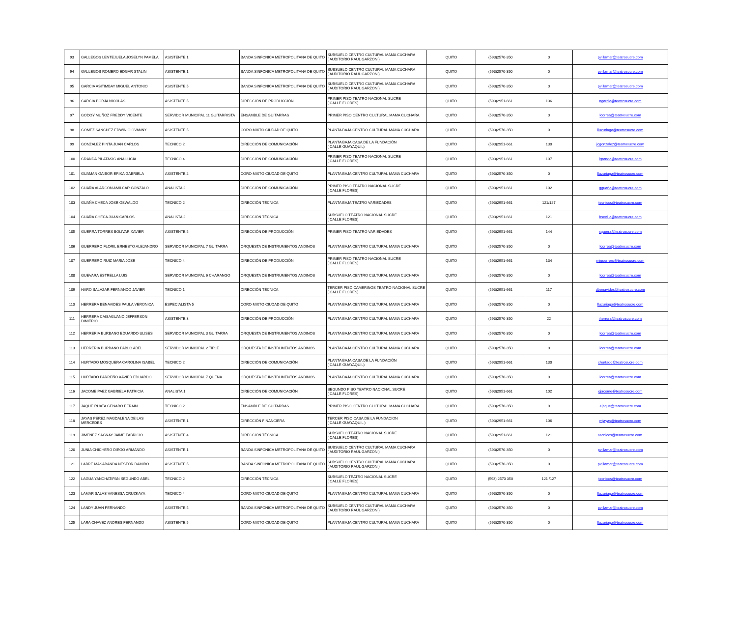| 93 | GALLEGOS LENTEJUELA JOSELYN PAMELA | ASISTENTE 1 | BANDA SINFONICA METROPOLITANA DE QUITO | SUBSUELO CENTRO CULTURAL MAMA CUCHARA ( AUDITORIO RAUL GARZON ) | QUITO | (593)2570-350 | 0 | pvillamar@teatrosucre.com |
| 94 | GALLEGOS ROMERO EDGAR STALIN | ASISTENTE 1 | BANDA SINFONICA METROPOLITANA DE QUITO | SUBSUELO CENTRO CULTURAL MAMA CUCHARA ( AUDITORIO RAUL GARZON ) | QUITO | (593)2570-350 | 0 | pvillamar@teatrosucre.com |
| 95 | GARCIA ASITIMBAY MIGUEL ANTONIO | ASISTENTE 5 | BANDA SINFONICA METROPOLITANA DE QUITO | SUBSUELO CENTRO CULTURAL MAMA CUCHARA ( AUDITORIO RAUL GARZON ) | QUITO | (593)2570-350 | 0 | pvillamar@teatrosucre.com |
| 96 | GARCIA BORJA NICOLAS | ASISTENTE 5 | DIRECCIÓN DE PRODUCCIÓN | PRIMER PISO TEATRO NACIONAL SUCRE ( CALLE FLORES) | QUITO | (593)2951-661 | 136 | ngarcia@teatrosucre.com |
| 97 | GODOY MUÑOZ FREDDY VICENTE | SERVIDOR MUNICIPAL 11 GUITARRISTA | ENSAMBLE DE GUITARRAS | PRIMER PISO CENTRO CULTURAL MAMA CUCHARA | QUITO | (593)2570-350 | 0 | lcorrea@teatrosucre.com |
| 98 | GOMEZ SANCHEZ EDWIN GIOVANNY | ASISTENTE 5 | CORO MIXTO CIUDAD DE QUITO | PLANTA BAJA CENTRO CULTURAL MAMA CUCHARA | QUITO | (593)2570-350 | 0 | lluzuriaga@teatrosucre.com |
| 99 | GONZALEZ PINTA JUAN CARLOS | TECNICO 2 | DIRECCIÓN DE COMUNICACIÓN | PLANTA BAJA CASA DE LA FUNDACIÓN ( CALLE GUAYAQUIL) | QUITO | (593)2951-661 | 130 | jcgonzalez@teatrosucre.com |
| 100 | GRANDA PILATASIG ANA LUCIA | TECNICO 4 | DIRECCIÓN DE COMUNICACIÓN | PRIMER PISO TEATRO NACIONAL SUCRE ( CALLE FLORES) | QUITO | (593)2951-661 | 107 | lgranda@teatrosucre.com |
| 101 | GUAMAN GAIBOR ERIKA GABRIELA | ASISTENTE 2 | CORO MIXTO CIUDAD DE QUITO | PLANTA BAJA CENTRO CULTURAL MAMA CUCHARA | QUITO | (593)2570-350 | 0 | lluzuriaga@teatrosucre.com |
| 102 | GUAÑA ALARCON AMILCAR GONZALO | ANALISTA 2 | DIRECCIÓN DE COMUNICACIÓN | PRIMER PISO TEATRO NACIONAL SUCRE ( CALLE FLORES) | QUITO | (593)2951-661 | 102 | gguaña@teatrosucre.com |
| 103 | GUAÑA CHECA JOSE OSWALDO | TECNICO 2 | DIRECCIÓN TÉCNICA | PLANTA BAJA TEATRO VARIEDADES | QUITO | (593)2951-661 | 121/127 | tecnicos@teatrosucre.com |
| 104 | GUAÑA CHECA JUAN CARLOS | ANALISTA 2 | DIRECCIÓN TÉCNICA | SUBSUELO TEATRO NACIONAL SUCRE ( CALLE FLORES) | QUITO | (593)2951-661 | 121 | bsevilla@teatrosucre.com |
| 105 | GUERRA TORRES BOLIVAR XAVIER | ASISTENTE 5 | DIRECCIÓN DE PRODUCCIÓN | PRIMER PISO TEATRO VARIEDADES | QUITO | (593)2951-661 | 144 | xguerra@teatrosucre.com |
| 106 | GUERRERO FLORIL ERNESTO ALEJANDRO | SERVIDOR MUNICIPAL 7 GUITARRA | ORQUESTA DE INSTRUMENTOS ANDINOS | PLANTA BAJA CENTRO CULTURAL MAMA CUCHARA | QUITO | (593)2570-350 | 0 | lcorrea@teatrosucre.com |
| 107 | GUERRERO RUIZ MARIA JOSE | TECNICO 4 | DIRECCIÓN DE PRODUCCIÓN | PRIMER PISO TEATRO NACIONAL SUCRE ( CALLE FLORES) | QUITO | (593)2951-661 | 134 | mjguerrero@teatrosucre.com |
| 108 | GUEVARA ESTRELLA LUIS | SERVIDOR MUNICIPAL 6 CHARANGO | ORQUESTA DE INSTRUMENTOS ANDINOS | PLANTA BAJA CENTRO CULTURAL MAMA CUCHARA | QUITO | (593)2570-350 | 0 | lcorrea@teatrosucre.com |
| 109 | HARO SALAZAR FERNANDO JAVIER | TECNICO 1 | DIRECCIÓN TÉCNICA | TERCER PISO CAMERINOS TEATRO NACIONAL SUCRE ( CALLE FLORES) | QUITO | (593)2951-661 | 117 | dbenavides@teatrosucre.com |
| 110 | HERRERA BENAVIDES PAULA VERONICA | ESPECIALISTA 5 | CORO MIXTO CIUDAD DE QUITO | PLANTA BAJA CENTRO CULTURAL MAMA CUCHARA | QUITO | (593)2570-350 | 0 | lluzuriaga@teatrosucre.com |
| 111 | HERRERA CAISAGUANO JEFFERSON DIMITRIO | ASISTENTE 3 | DIRECCIÓN DE PRODUCCIÓN | PLANTA BAJA CENTRO CULTURAL MAMA CUCHARA | QUITO | (593)2570-350 | 22 | jherrera@teatrosucre.com |
| 112 | HERRERIA BURBANO EDUARDO ULISES | SERVIDOR MUNICIPAL 3 GUITARRA | ORQUESTA DE INSTRUMENTOS ANDINOS | PLANTA BAJA CENTRO CULTURAL MAMA CUCHARA | QUITO | (593)2570-350 | 0 | lcorrea@teatrosucre.com |
| 113 | HERRERIA BURBANO PABLO ABEL | SERVIDOR MUNICIPAL 2 TIPLE | ORQUESTA DE INSTRUMENTOS ANDINOS | PLANTA BAJA CENTRO CULTURAL MAMA CUCHARA | QUITO | (593)2570-350 | 0 | lcorrea@teatrosucre.com |
| 114 | HURTADO MOSQUERA CAROLINA ISABEL | TECNICO 2 | DIRECCIÓN DE COMUNICACIÓN | PLANTA BAJA CASA DE LA FUNDACIÓN ( CALLE GUAYAQUIL) | QUITO | (593)2951-661 | 130 | churtado@teatrosucre.com |
| 115 | HURTADO PARREÑO XAVIER EDUARDO | SERVIDOR MUNICIPAL 7 QUENA | ORQUESTA DE INSTRUMENTOS ANDINOS | PLANTA BAJA CENTRO CULTURAL MAMA CUCHARA | QUITO | (593)2570-350 | 0 | lcorrea@teatrosucre.com |
| 116 | JACOME PAEZ GABRIELA PATRICIA | ANALISTA 1 | DIRECCIÓN DE COMUNICACIÓN | SEGUNDO PISO TEATRO NACIONAL SUCRE ( CALLE FLORES) | QUITO | (593)2951-661 | 102 | gjacome@teatrosucre.com |
| 117 | JAQUE RUATA GENARO EFRAIN | TECNICO 2 | ENSAMBLE DE GUITARRAS | PRIMER PISO CENTRO CULTURAL MAMA CUCHARA | QUITO | (593)2570-350 | 0 | ejaque@teatrosucre.com |
| 118 | JAYAS PEREZ MAGDALENA DE LAS MERCEDES | ASISTENTE 1 | DIRECCIÓN FINANCIERA | TERCER PISO CASA DE LA FUNDACION ( CALLE GUAYAQUIL ) | QUITO | (593)2951-661 | 106 | mjayas@teatrosucre.com |
| 119 | JIMENEZ SAGNAY JAIME FABRICIO | ASISTENTE 4 | DIRECCIÓN TÉCNICA | SUBSUELO TEATRO NACIONAL SUCRE ( CALLE FLORES) | QUITO | (593)2951-661 | 121 | tecnicos@teatrosucre.com |
| 120 | JUNIA CHICHERO DIEGO ARMANDO | ASISTENTE 1 | BANDA SINFONICA METROPOLITANA DE QUITO | SUBSUELO CENTRO CULTURAL MAMA CUCHARA ( AUDITORIO RAUL GARZON ) | QUITO | (593)2570-350 | 0 | pvillamar@teatrosucre.com |
| 121 | LABRE MASABANDA NESTOR RAMIRO | ASISTENTE 5 | BANDA SINFONICA METROPOLITANA DE QUITO | SUBSUELO CENTRO CULTURAL MAMA CUCHARA ( AUDITORIO RAUL GARZON ) | QUITO | (593)2570-350 | 0 | pvillamar@teatrosucre.com |
| 122 | LAGUA YANCHATIPAN SEGUNDO ABEL | TECNICO 2 | DIRECCIÓN TÉCNICA | SUBSUELO TEATRO NACIONAL SUCRE ( CALLE FLORES) | QUITO | (593) 2570 350 | 121 /127 | tecnicos@teatrosucre.com |
| 123 | LAMAR SALAS VANESSA CRUZKAYA | TECNICO 4 | CORO MIXTO CIUDAD DE QUITO | PLANTA BAJA CENTRO CULTURAL MAMA CUCHARA | QUITO | (593)2570-350 | 0 | lluzuriaga@teatrosucre.com |
| 124 | LANDY JUAN FERNANDO | ASISTENTE 5 | BANDA SINFONICA METROPOLITANA DE QUITO | SUBSUELO CENTRO CULTURAL MAMA CUCHARA ( AUDITORIO RAUL GARZON ) | QUITO | (593)2570-350 | 0 | pvillamar@teatrosucre.com |
| 125 | LARA CHAVEZ ANDRES FERNANDO | ASISTENTE 5 | CORO MIXTO CIUDAD DE QUITO | PLANTA BAJA CENTRO CULTURAL MAMA CUCHARA | QUITO | (593)2570-350 | 0 | lluzuriaga@teatrosucre.com |